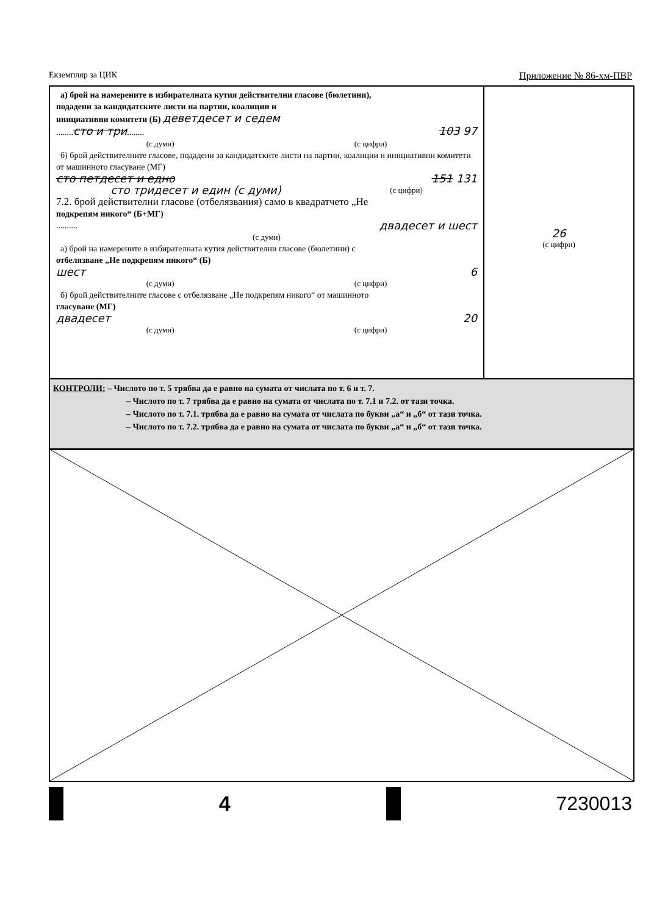Екземпляр за ЦИК Приложение № 86-хм-ПВР
а) брой на намерените в избирателната кутия действителни гласове (бюлетини),
подадени за кандидатските листи на партии, коалиции и
инициативни комитети (Б) деветдесет и седем
........сто и три........ 103 97
(с думи) (с цифри)
б) брой действителните гласове, подадени за кандидатските листи на партии, коалиции и инициативни комитети от машинното гласуване (МГ)
сто петдесет и едно 151 131
сто тридесет и един (с думи) (с цифри)
7.2. брой действителни гласове (отбелязвания) само в квадратчето „Не
подкрепям никого“ (Б+МГ)
.......... двадесет и шест
(с думи)
а) брой на намерените в избирателната кутия действителни гласове (бюлетини) с
отбелязване „Не подкрепям никого“ (Б)
шест 6
(с думи) (с цифри)
б) брой действителните гласове с отбелязване „Не подкрепям никого“ от машинното
гласуване (МГ)
двадесет 20
(с думи) (с цифри)
26
(с цифри)
КОНТРОЛИ: – Числото по т. 5 трябва да е равно на сумата от числата по т. 6 и т. 7.
– Числото по т. 7 трябва да е равно на сумата от числата по т. 7.1 и 7.2. от тази точка.
– Числото по т. 7.1. трябва да е равно на сумата от числата по букви „а“ и „б“ от тази точка.
– Числото по т. 7.2. трябва да е равно на сумата от числата по букви „а“ и „б“ от тази точка.
4 7230013